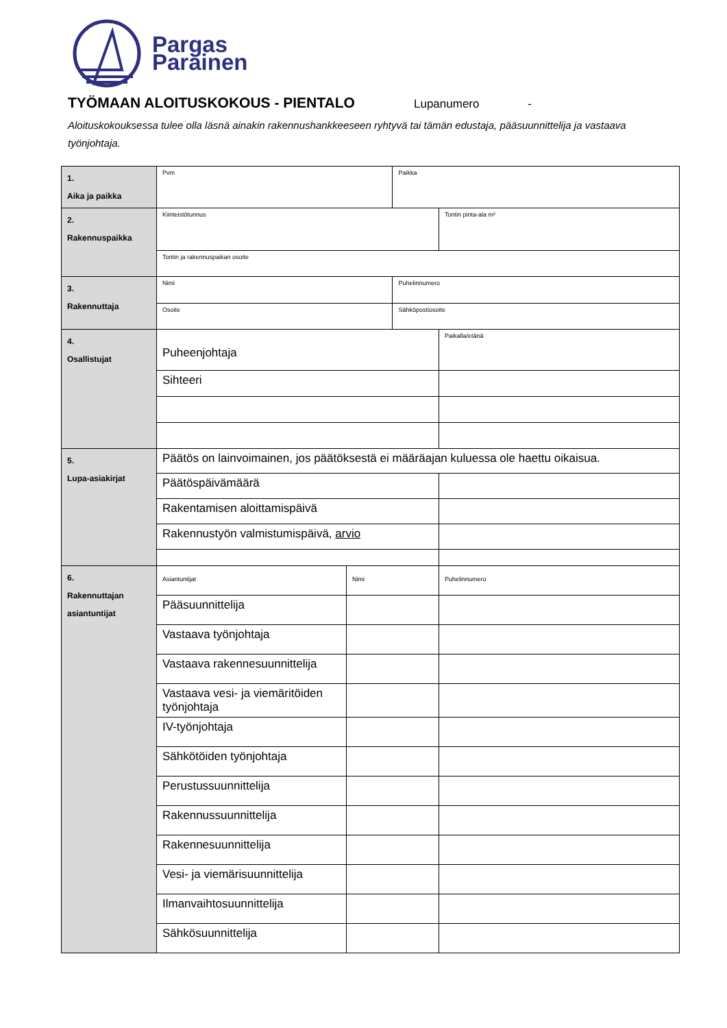Pargas
Parainen
TYÖMAAN ALOITUSKOKOUS - PIENTALO
Lupanumero -
Aloituskokouksessa tulee olla läsnä ainakin rakennushankkeeseen ryhtyvä tai tämän edustaja, pääsuunnittelija ja vastaava työnjohtaja.
| 1. Aika ja paikka | Pvm | | Paikka | |
| 2. Rakennuspaikka | Kiinteistötunnus | | | Tontin pinta-ala m² |
| | Tontin ja rakennuspaikan osoite | | | |
| 3. Rakennuttaja | Nimi | | Puhelinnumero | |
| | Osoite | | Sähköpostiosoite | |
| 4. Osallistujat | Puheenjohtaja | | | Paikalla/etänä |
| | Sihteeri | | | |
| 5. Lupa-asiakirjat | Päätös on lainvoimainen, jos päätöksestä ei määräajan kuluessa ole haettu oikaisua. | | | |
| | Päätöspäivämäärä | | | |
| | Rakentamisen aloittamispäivä | | | |
| | Rakennustyön valmistumispäivä, arvio | | | |
| 6. Rakennuttajan asiantuntijat | Asiantuntijat | Nimi | | Puhelinnumero |
| | Pääsuunnittelija | | | |
| | Vastaava työnjohtaja | | | |
| | Vastaava rakennesuunnittelija | | | |
| | Vastaava vesi- ja viemäritöiden työnjohtaja | | | |
| | IV-työnjohtaja | | | |
| | Sähkötöiden työnjohtaja | | | |
| | Perustussuunnittelija | | | |
| | Rakennussuunnittelija | | | |
| | Rakennesuunnittelija | | | |
| | Vesi- ja viemärisuunnittelija | | | |
| | Ilmanvaihtosuunnittelija | | | |
| | Sähkösuunnittelija | | | |